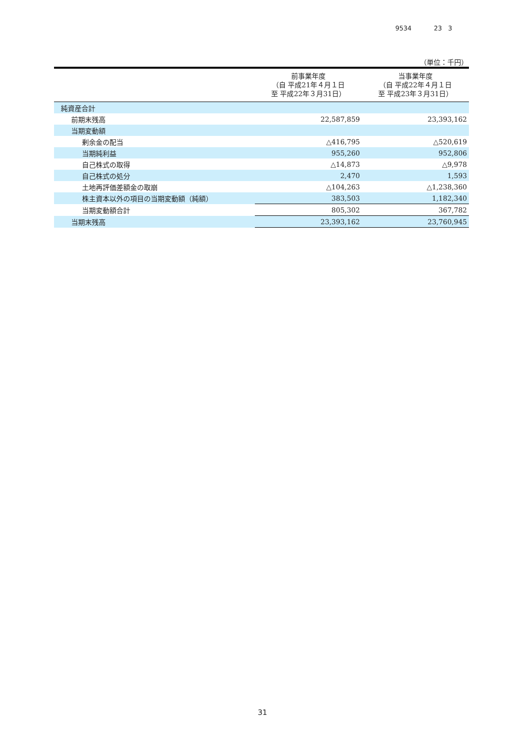9534 23 3
（単位：千円）
| | 前事業年度 （自 平成21年４月１日 至 平成22年３月31日） | 当事業年度 （自 平成22年４月１日 至 平成23年３月31日） |
| --- | --- | --- |
| 純資産合計 | | |
| 前期末残高 | 22,587,859 | 23,393,162 |
| 当期変動額 | | |
| 剰余金の配当 | △416,795 | △520,619 |
| 当期純利益 | 955,260 | 952,806 |
| 自己株式の取得 | △14,873 | △9,978 |
| 自己株式の処分 | 2,470 | 1,593 |
| 土地再評価差額金の取崩 | △104,263 | △1,238,360 |
| 株主資本以外の項目の当期変動額（純額） | 383,503 | 1,182,340 |
| 当期変動額合計 | 805,302 | 367,782 |
| 当期末残高 | 23,393,162 | 23,760,945 |
31